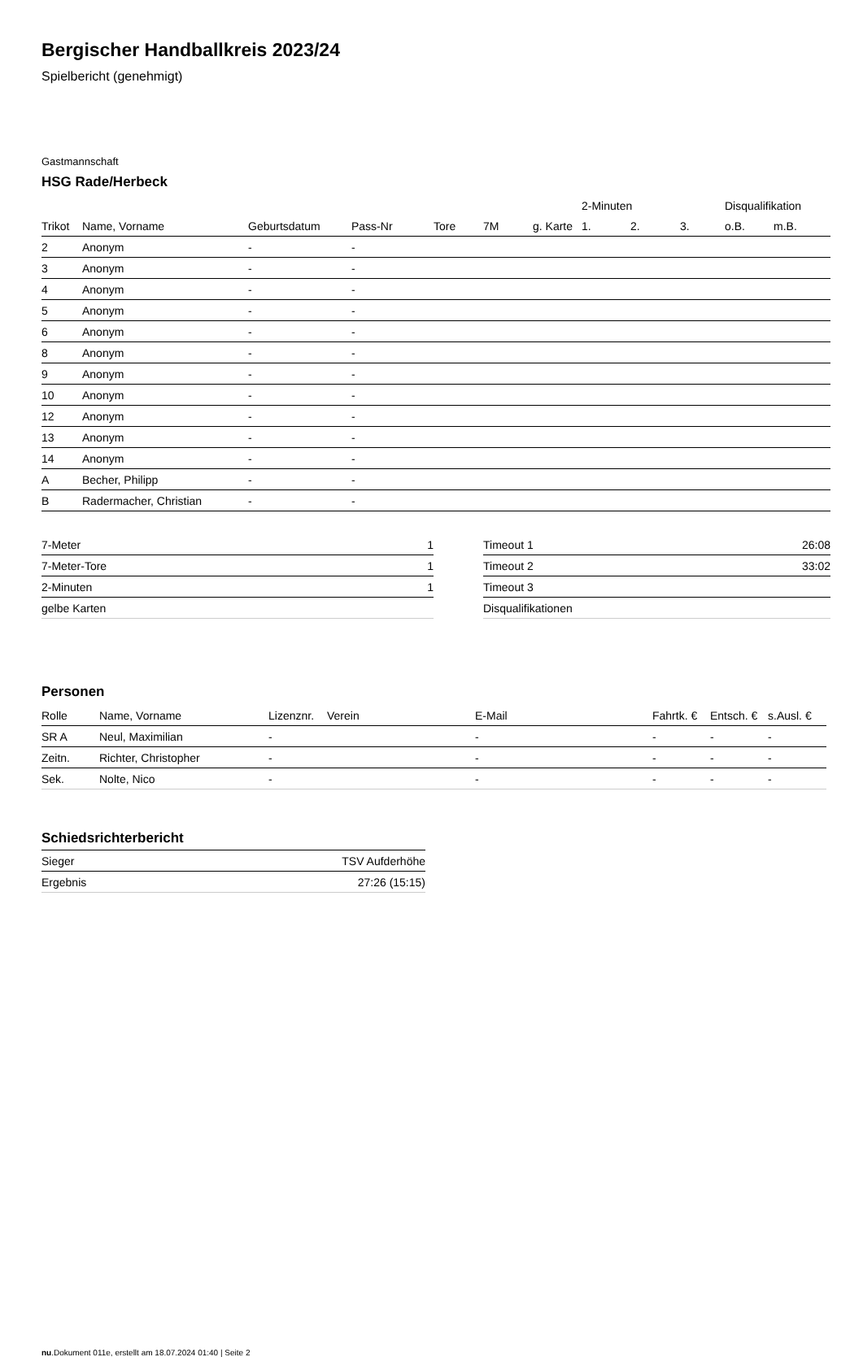Bergischer Handballkreis 2023/24
Spielbericht (genehmigt)
Gastmannschaft
HSG Rade/Herbeck
| | | | | | | | 2-Minuten | | | Disqualifikation | |
| --- | --- | --- | --- | --- | --- | --- | --- | --- | --- | --- | --- |
| Trikot | Name, Vorname | Geburtsdatum | Pass-Nr | Tore | 7M | g. Karte | 1. | 2. | 3. | o.B. | m.B. |
| 2 | Anonym | - | - | | | | | | | | |
| 3 | Anonym | - | - | | | | | | | | |
| 4 | Anonym | - | - | | | | | | | | |
| 5 | Anonym | - | - | | | | | | | | |
| 6 | Anonym | - | - | | | | | | | | |
| 8 | Anonym | - | - | | | | | | | | |
| 9 | Anonym | - | - | | | | | | | | |
| 10 | Anonym | - | - | | | | | | | | |
| 12 | Anonym | - | - | | | | | | | | |
| 13 | Anonym | - | - | | | | | | | | |
| 14 | Anonym | - | - | | | | | | | | |
| A | Becher, Philipp | - | - | | | | | | | | |
| B | Radermacher, Christian | - | - | | | | | | | | |
| 7-Meter | 1 |
| 7-Meter-Tore | 1 |
| 2-Minuten | 1 |
| gelbe Karten | |
| Timeout 1 | 26:08 |
| Timeout 2 | 33:02 |
| Timeout 3 | |
| Disqualifikationen | |
Personen
| Rolle | Name, Vorname | Lizenznr. | Verein | E-Mail | Fahrtk. € | Entsch. € | s.Ausl. € |
| --- | --- | --- | --- | --- | --- | --- | --- |
| SR A | Neul, Maximilian | - | | - | - | - | - |
| Zeitn. | Richter, Christopher | - | | - | - | - | - |
| Sek. | Nolte, Nico | - | | - | - | - | - |
Schiedsrichterbericht
| Sieger | TSV Aufderhöhe |
| Ergebnis | 27:26 (15:15) |
nu.Dokument 011e, erstellt am 18.07.2024 01:40 | Seite 2